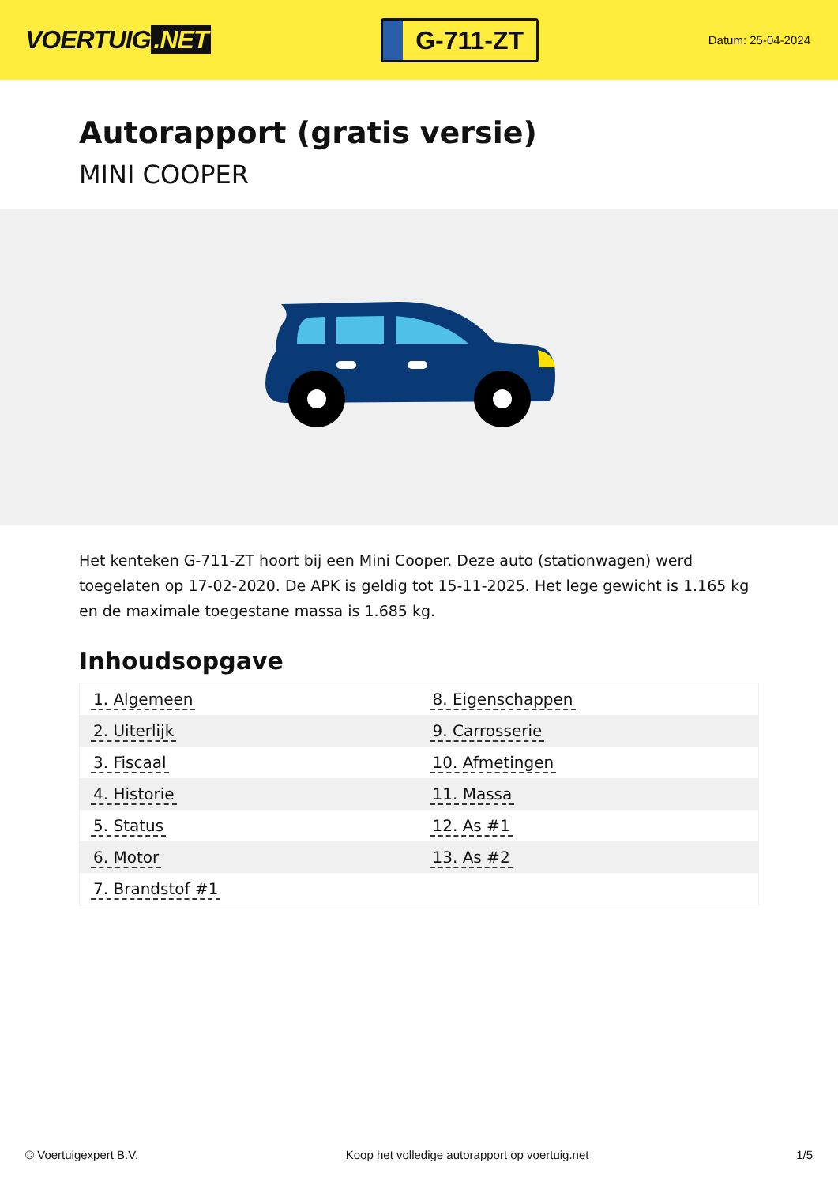VOERTUIG.NET
G-711-ZT
Datum: 25-04-2024
Autorapport (gratis versie)
MINI COOPER
Het kenteken G-711-ZT hoort bij een Mini Cooper. Deze auto (stationwagen) werd toegelaten op 17-02-2020. De APK is geldig tot 15-11-2025. Het lege gewicht is 1.165 kg en de maximale toegestane massa is 1.685 kg.
Inhoudsopgave
| 1. Algemeen | 8. Eigenschappen |
| 2. Uiterlijk | 9. Carrosserie |
| 3. Fiscaal | 10. Afmetingen |
| 4. Historie | 11. Massa |
| 5. Status | 12. As #1 |
| 6. Motor | 13. As #2 |
| 7. Brandstof #1 | |
© Voertuigexpert B.V. Koop het volledige autorapport op voertuig.net
1/5